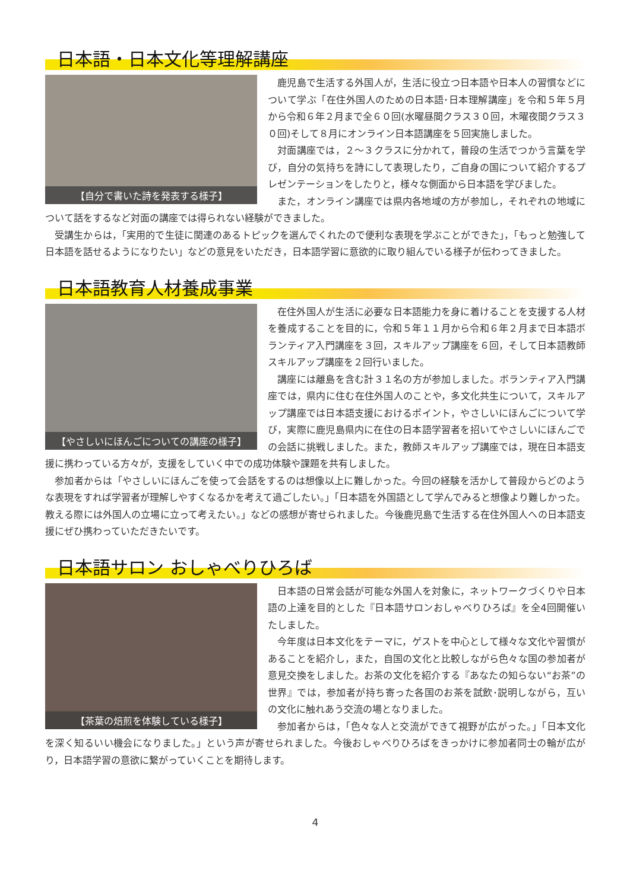日本語・日本文化等理解講座
【自分で書いた詩を発表する様子】
鹿児島で生活する外国人が，生活に役立つ日本語や日本人の習慣などについて学ぶ「在住外国人のための日本語･日本理解講座」を令和５年５月から令和６年２月まで全６０回(水曜昼間クラス３０回，木曜夜間クラス３０回)そして８月にオンライン日本語講座を５回実施しました。
対面講座では，２～３クラスに分かれて，普段の生活でつかう言葉を学び，自分の気持ちを詩にして表現したり，ご自身の国について紹介するプレゼンテーションをしたりと，様々な側面から日本語を学びました。
また，オンライン講座では県内各地域の方が参加し，それぞれの地域について話をするなど対面の講座では得られない経験ができました。
受講生からは，「実用的で生徒に関連のあるトピックを選んでくれたので便利な表現を学ぶことができた」，「もっと勉強して日本語を話せるようになりたい」などの意見をいただき，日本語学習に意欲的に取り組んでいる様子が伝わってきました。
日本語教育人材養成事業
【やさしいにほんごについての講座の様子】
在住外国人が生活に必要な日本語能力を身に着けることを支援する人材を養成することを目的に，令和５年１１月から令和６年２月まで日本語ボランティア入門講座を３回，スキルアップ講座を６回，そして日本語教師スキルアップ講座を２回行いました。
講座には離島を含む計３１名の方が参加しました。ボランティア入門講座では，県内に住む在住外国人のことや，多文化共生について，スキルアップ講座では日本語支援におけるポイント，やさしいにほんごについて学び，実際に鹿児島県内に在住の日本語学習者を招いてやさしいにほんごでの会話に挑戦しました。また，教師スキルアップ講座では，現在日本語支援に携わっている方々が，支援をしていく中での成功体験や課題を共有しました。
参加者からは「やさしいにほんごを使って会話をするのは想像以上に難しかった。今回の経験を活かして普段からどのような表現をすれば学習者が理解しやすくなるかを考えて過ごしたい。」「日本語を外国語として学んでみると想像より難しかった。教える際には外国人の立場に立って考えたい。」などの感想が寄せられました。今後鹿児島で生活する在住外国人への日本語支援にぜひ携わっていただきたいです。
日本語サロン おしゃべりひろば
【茶葉の焙煎を体験している様子】
日本語の日常会話が可能な外国人を対象に，ネットワークづくりや日本語の上達を目的とした『日本語サロンおしゃべりひろば』を全4回開催いたしました。
今年度は日本文化をテーマに，ゲストを中心として様々な文化や習慣があることを紹介し，また，自国の文化と比較しながら色々な国の参加者が意見交換をしました。お茶の文化を紹介する『あなたの知らない“お茶”の世界』では，参加者が持ち寄った各国のお茶を試飲･説明しながら，互いの文化に触れあう交流の場となりました。
参加者からは，「色々な人と交流ができて視野が広がった。」「日本文化を深く知るいい機会になりました。」という声が寄せられました。今後おしゃべりひろばをきっかけに参加者同士の輪が広がり，日本語学習の意欲に繋がっていくことを期待します。
4